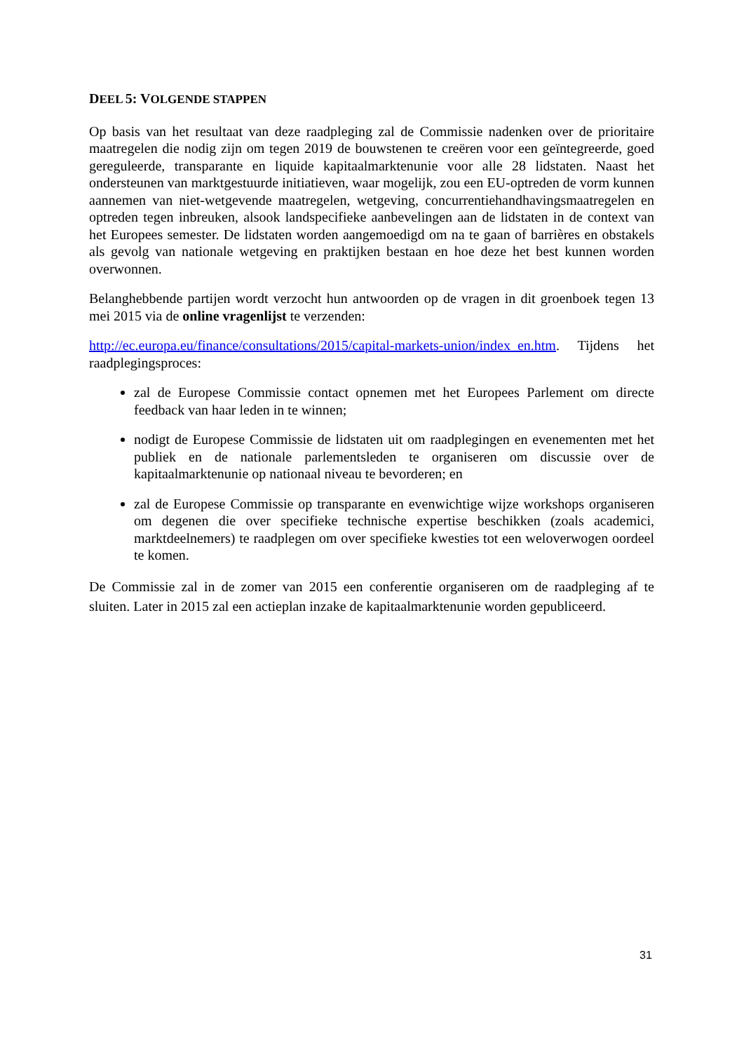DEEL 5: VOLGENDE STAPPEN
Op basis van het resultaat van deze raadpleging zal de Commissie nadenken over de prioritaire maatregelen die nodig zijn om tegen 2019 de bouwstenen te creëren voor een geïntegreerde, goed gereguleerde, transparante en liquide kapitaalmarktenunie voor alle 28 lidstaten. Naast het ondersteunen van marktgestuurde initiatieven, waar mogelijk, zou een EU-optreden de vorm kunnen aannemen van niet-wetgevende maatregelen, wetgeving, concurrentiehandhavingsmaatregelen en optreden tegen inbreuken, alsook landspecifieke aanbevelingen aan de lidstaten in de context van het Europees semester. De lidstaten worden aangemoedigd om na te gaan of barrières en obstakels als gevolg van nationale wetgeving en praktijken bestaan en hoe deze het best kunnen worden overwonnen.
Belanghebbende partijen wordt verzocht hun antwoorden op de vragen in dit groenboek tegen 13 mei 2015 via de online vragenlijst te verzenden:
http://ec.europa.eu/finance/consultations/2015/capital-markets-union/index_en.htm. Tijdens het raadplegingsproces:
zal de Europese Commissie contact opnemen met het Europees Parlement om directe feedback van haar leden in te winnen;
nodigt de Europese Commissie de lidstaten uit om raadplegingen en evenementen met het publiek en de nationale parlementsleden te organiseren om discussie over de kapitaalmarktenunie op nationaal niveau te bevorderen; en
zal de Europese Commissie op transparante en evenwichtige wijze workshops organiseren om degenen die over specifieke technische expertise beschikken (zoals academici, marktdeelnemers) te raadplegen om over specifieke kwesties tot een weloverwogen oordeel te komen.
De Commissie zal in de zomer van 2015 een conferentie organiseren om de raadpleging af te sluiten. Later in 2015 zal een actieplan inzake de kapitaalmarktenunie worden gepubliceerd.
31